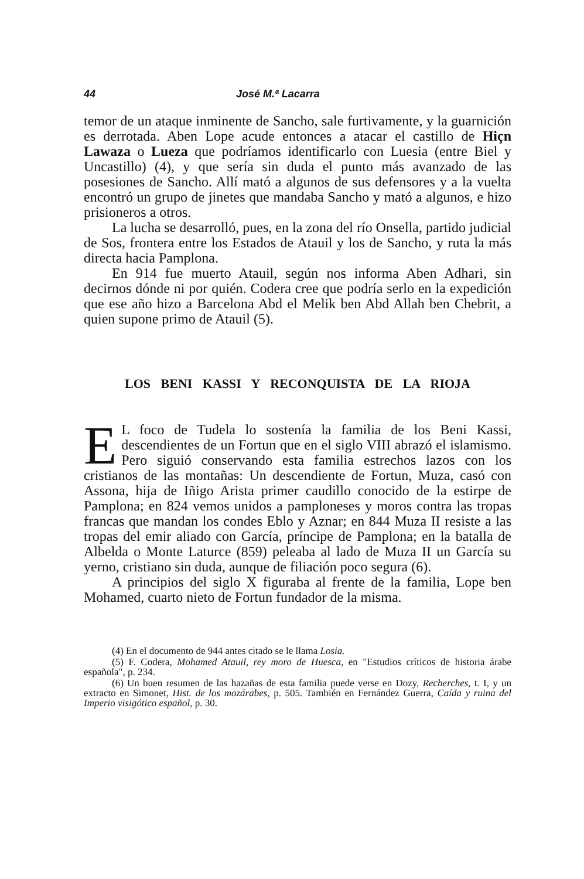44 José M.ª Lacarra
temor de un ataque inminente de Sancho, sale furtivamente, y la guarnición es derrotada. Aben Lope acude entonces a atacar el castillo de Hiçn Lawaza o Lueza que podríamos identificarlo con Luesia (entre Biel y Uncastillo) (4), y que sería sin duda el punto más avanzado de las posesiones de Sancho. Allí mató a algunos de sus defensores y a la vuelta encontró un grupo de jinetes que mandaba Sancho y mató a algunos, e hizo prisioneros a otros.
La lucha se desarrolló, pues, en la zona del río Onsella, partido judicial de Sos, frontera entre los Estados de Atauil y los de Sancho, y ruta la más directa hacia Pamplona.
En 914 fue muerto Atauil, según nos informa Aben Adhari, sin decirnos dónde ni por quién. Codera cree que podría serlo en la expedición que ese año hizo a Barcelona Abd el Melik ben Abd Allah ben Chebrit, a quien supone primo de Atauil (5).
LOS BENI KASSI Y RECONQUISTA DE LA RIOJA
EL foco de Tudela lo sostenía la familia de los Beni Kassi, descendientes de un Fortun que en el siglo VIII abrazó el islamismo. Pero siguió conservando esta familia estrechos lazos con los cristianos de las montañas: Un descendiente de Fortun, Muza, casó con Assona, hija de Iñigo Arista primer caudillo conocido de la estirpe de Pamplona; en 824 vemos unidos a pamploneses y moros contra las tropas francas que mandan los condes Eblo y Aznar; en 844 Muza II resiste a las tropas del emir aliado con García, príncipe de Pamplona; en la batalla de Albelda o Monte Laturce (859) peleaba al lado de Muza II un García su yerno, cristiano sin duda, aunque de filiación poco segura (6).
A principios del siglo X figuraba al frente de la familia, Lope ben Mohamed, cuarto nieto de Fortun fundador de la misma.
(4) En el documento de 944 antes citado se le llama Losia.
(5) F. Codera, Mohamed Atauil, rey moro de Huesca, en "Estudios críticos de historia árabe española", p. 234.
(6) Un buen resumen de las hazañas de esta familia puede verse en Dozy, Recherches, t. I, y un extracto en Simonet, Hist. de los mozárabes, p. 505. También en Fernández Guerra, Caída y ruina del Imperio visigótico español, p. 30.